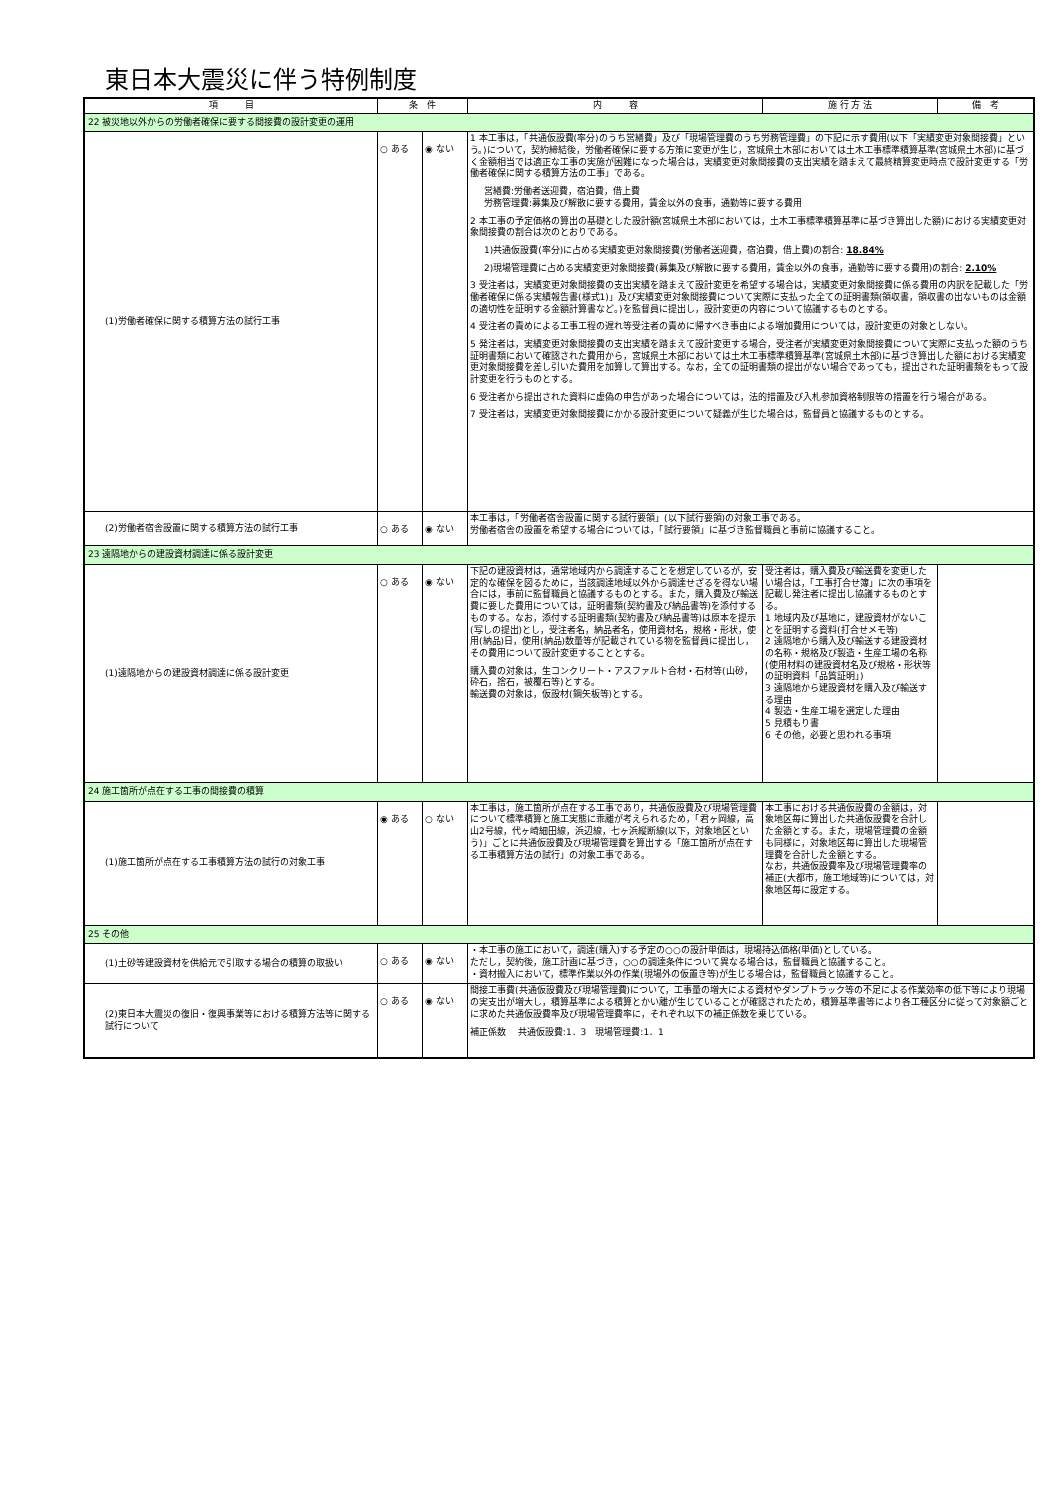東日本大震災に伴う特例制度
| 項 目 | 条 件 | | 内 容 | 施 行 方 法 | 備 考 |
| --- | --- | --- | --- | --- | --- |
| 22 被災地以外からの労働者確保に要する間接費の設計変更の運用 | | | | | |
| (1)労働者確保に関する積算方法の試行工事 | ○ ある | ◉ ない | 1 本工事は，「共通仮設費(率分)のうち営繕費」及び「現場管理費のうち労務管理費」の下記に示す費用(以下「実績変更対象間接費」という。)について，契約締結後，労働者確保に要する方策に変更が生じ，宮城県土木部においては土木工事標準積算基準(宮城県土木部)に基づく金額相当では適正な工事の実施が困難になった場合は，実績変更対象間接費の支出実績を踏まえて最終精算変更時点で設計変更する「労働者確保に関する積算方法の工事」である。 営繕費:労働者送迎費，宿泊費，借上費 労務管理費:募集及び解散に要する費用，賃金以外の食事，通勤等に要する費用 2 本工事の予定価格の算出の基礎とした設計額(宮城県土木部においては，土木工事標準積算基準に基づき算出した額)における実績変更対象間接費の割合は次のとおりである。 1)共通仮設費(率分)に占める実績変更対象間接費(労働者送迎費，宿泊費，借上費)の割合: 18.84% 2)現場管理費に占める実績変更対象間接費(募集及び解散に要する費用，賃金以外の食事，通勤等に要する費用)の割合: 2.10% 3 受注者は，実績変更対象間接費の支出実績を踏まえて設計変更を希望する場合は，実績変更対象間接費に係る費用の内訳を記載した「労働者確保に係る実績報告書(様式1)」及び実績変更対象間接費について実際に支払った全ての証明書類(領収書，領収書の出ないものは金額の適切性を証明する金額計算書など。)を監督員に提出し，設計変更の内容について協議するものとする。 4 受注者の責めによる工事工程の遅れ等受注者の責めに帰すべき事由による増加費用については，設計変更の対象としない。 5 発注者は，実績変更対象間接費の支出実績を踏まえて設計変更する場合，受注者が実績変更対象間接費について実際に支払った額のうち証明書類において確認された費用から，宮城県土木部においては土木工事標準積算基準(宮城県土木部)に基づき算出した額における実績変更対象間接費を差し引いた費用を加算して算出する。なお，全ての証明書類の提出がない場合であっても，提出された証明書類をもって設計変更を行うものとする。 6 受注者から提出された資料に虚偽の申告があった場合については，法的措置及び入札参加資格制限等の措置を行う場合がある。 7 受注者は，実績変更対象間接費にかかる設計変更について疑義が生じた場合は，監督員と協議するものとする。 | | |
| (2)労働者宿舎設置に関する積算方法の試行工事 | ○ ある | ◉ ない | 本工事は，「労働者宿舎設置に関する試行要領」(以下試行要領)の対象工事である。 労働者宿舎の設置を希望する場合については，「試行要領」に基づき監督職員と事前に協議すること。 | | |
| 23 遠隔地からの建設資材調達に係る設計変更 | | | | | |
| (1)遠隔地からの建設資材調達に係る設計変更 | ○ ある | ◉ ない | 下記の建設資材は，通常地域内から調達することを想定しているが，安定的な確保を図るために，当該調達地域以外から調達せざるを得ない場合には，事前に監督職員と協議するものとする。また，購入費及び輸送費に要した費用については，証明書類(契約書及び納品書等)を添付するものする。なお，添付する証明書類(契約書及び納品書等)は原本を提示(写しの提出)とし，受注者名，納品者名，使用資材名，規格・形状，使用(納品)日，使用(納品)数量等が記載されている物を監督員に提出し，その費用について設計変更することとする。 購入費の対象は，生コンクリート・アスファルト合材・石材等(山砂，砕石，捨石，被覆石等)とする。 輸送費の対象は，仮設材(鋼矢板等)とする。 | 受注者は，購入費及び輸送費を変更したい場合は，「工事打合せ簿」に次の事項を記載し発注者に提出し協議するものとする。 1 地域内及び基地に，建設資材がないことを証明する資料(打合せメモ等) 2 遠隔地から購入及び輸送する建設資材の名称・規格及び製造・生産工場の名称(使用材料の建設資材名及び規格・形状等の証明資料「品質証明」) 3 遠隔地から建設資材を購入及び輸送する理由 4 製造・生産工場を選定した理由 5 見積もり書 6 その他，必要と思われる事項 | |
| 24 施工箇所が点在する工事の間接費の積算 | | | | | |
| (1)施工箇所が点在する工事積算方法の試行の対象工事 | ◉ ある | ○ ない | 本工事は，施工箇所が点在する工事であり，共通仮設費及び現場管理費について標準積算と施工実態に乖離が考えられるため，「君ヶ岡線，高山2号線，代ヶ崎細田線，浜辺線，七ヶ浜縦断線(以下，対象地区という)」ごとに共通仮設費及び現場管理費を算出する「施工箇所が点在する工事積算方法の試行」の対象工事である。 | 本工事における共通仮設費の金額は，対象地区毎に算出した共通仮設費を合計した金額とする。また，現場管理費の金額も同様に，対象地区毎に算出した現場管理費を合計した金額とする。 なお，共通仮設費率及び現場管理費率の補正(大都市，施工地域等)については，対象地区毎に設定する。 | |
| 25 その他 | | | | | |
| (1)土砂等建設資材を供給元で引取する場合の積算の取扱い | ○ ある | ◉ ない | ・本工事の施工において，調達(購入)する予定の○○の設計単価は，現場持込価格(単価)としている。 ただし，契約後，施工計画に基づき，○○の調達条件について異なる場合は，監督職員と協議すること。 ・資材搬入において，標準作業以外の作業(現場外の仮置き等)が生じる場合は，監督職員と協議すること。 | | |
| (2)東日本大震災の復旧・復興事業等における積算方法等に関する試行について | ○ ある | ◉ ない | 間接工事費(共通仮設費及び現場管理費)について，工事量の増大による資材やダンプトラック等の不足による作業効率の低下等により現場の実支出が増大し，積算基準による積算とかい離が生じていることが確認されたため，積算基準書等により各工種区分に従って対象額ごとに求めた共通仮設費率及び現場管理費率に，それぞれ以下の補正係数を乗じている。 補正係数 共通仮設費:1．3 現場管理費:1．1 | | |